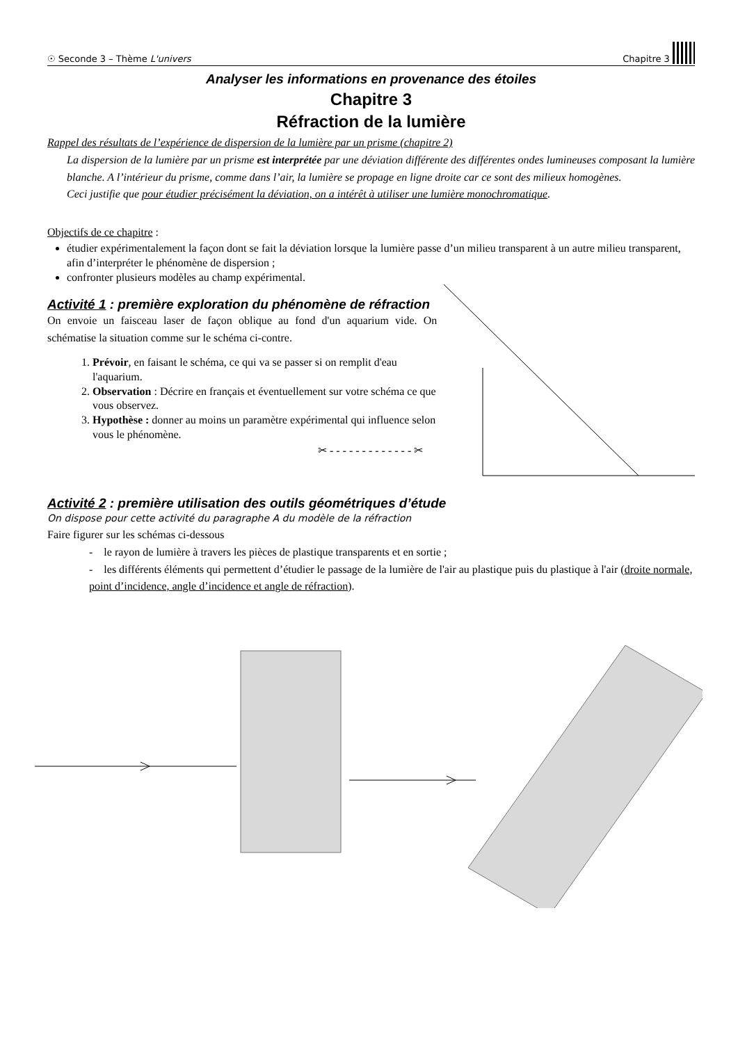☉ Seconde 3 – Thème L'univers Chapitre 3
Analyser les informations en provenance des étoiles
Chapitre 3
Réfraction de la lumière
Rappel des résultats de l’expérience de dispersion de la lumière par un prisme (chapitre 2)
La dispersion de la lumière par un prisme est interprétée par une déviation différente des différentes ondes lumineuses composant la lumière blanche. A l’intérieur du prisme, comme dans l’air, la lumière se propage en ligne droite car ce sont des milieux homogènes.
Ceci justifie que pour étudier précisément la déviation, on a intérêt à utiliser une lumière monochromatique.
Objectifs de ce chapitre :
étudier expérimentalement la façon dont se fait la déviation lorsque la lumière passe d’un milieu transparent à un autre milieu transparent, afin d’interpréter le phénomène de dispersion ;
confronter plusieurs modèles au champ expérimental.
Activité 1 : première exploration du phénomène de réfraction
On envoie un faisceau laser de façon oblique au fond d'un aquarium vide. On schématise la situation comme sur le schéma ci-contre.
1. Prévoir, en faisant le schéma, ce qui va se passer si on remplit d'eau l'aquarium.
2. Observation : Décrire en français et éventuellement sur votre schéma ce que vous observez.
3. Hypothèse : donner au moins un paramètre expérimental qui influence selon vous le phénomène.
✂ - - - - - - - - - - - - - ✂
Activité 2 : première utilisation des outils géométriques d’étude
On dispose pour cette activité du paragraphe A du modèle de la réfraction
Faire figurer sur les schémas ci-dessous
- le rayon de lumière à travers les pièces de plastique transparents et en sortie ;
- les différents éléments qui permettent d’étudier le passage de la lumière de l'air au plastique puis du plastique à l'air (droite normale, point d’incidence, angle d’incidence et angle de réfraction).